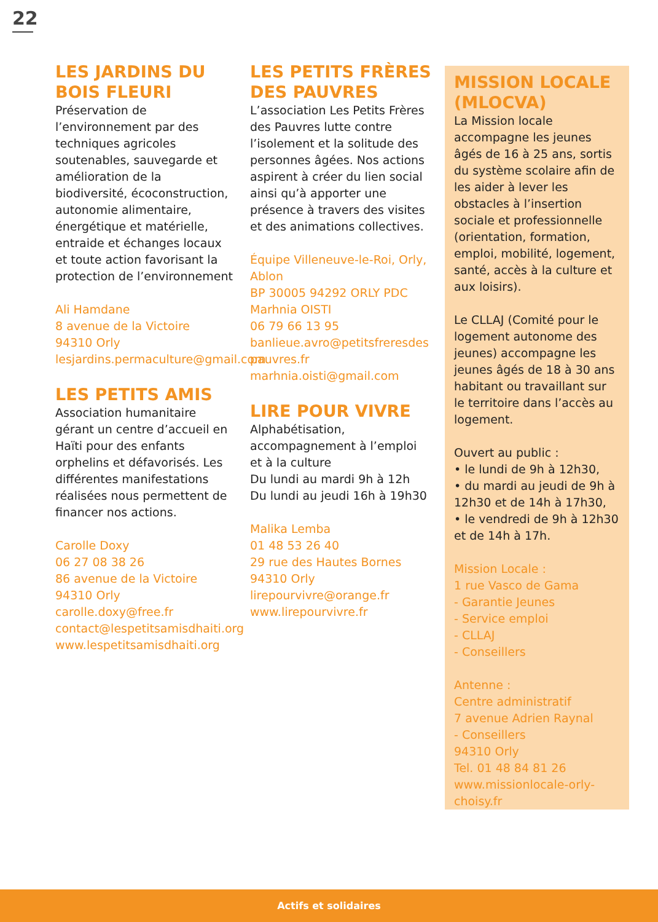22
LES JARDINS DU BOIS FLEURI
Préservation de l’environnement par des techniques agricoles soutenables, sauvegarde et amélioration de la biodiversité, écoconstruction, autonomie alimentaire, énergétique et matérielle, entraide et échanges locaux et toute action favorisant la protection de l’environnement
Ali Hamdane
8 avenue de la Victoire
94310 Orly
lesjardins.permaculture@gmail.com
LES PETITS AMIS
Association humanitaire gérant un centre d’accueil en Haïti pour des enfants orphelins et défavorisés. Les différentes manifestations réalisées nous permettent de financer nos actions.
Carolle Doxy
06 27 08 38 26
86 avenue de la Victoire
94310 Orly
carolle.doxy@free.fr
contact@lespetitsamisdhaiti.org
www.lespetitsamisdhaiti.org
LES PETITS FRÈRES DES PAUVRES
L’association Les Petits Frères des Pauvres lutte contre l’isolement et la solitude des personnes âgées. Nos actions aspirent à créer du lien social ainsi qu’à apporter une présence à travers des visites et des animations collectives.
Équipe Villeneuve-le-Roi, Orly, Ablon
BP 30005 94292 ORLY PDC
Marhnia OISTI
06 79 66 13 95
banlieue.avro@petitsfreresdes pauvres.fr
marhnia.oisti@gmail.com
LIRE POUR VIVRE
Alphabétisation, accompagnement à l’emploi et à la culture
Du lundi au mardi 9h à 12h
Du lundi au jeudi 16h à 19h30
Malika Lemba
01 48 53 26 40
29 rue des Hautes Bornes
94310 Orly
lirepourvivre@orange.fr
www.lirepourvivre.fr
MISSION LOCALE (MLOCVA)
La Mission locale accompagne les jeunes âgés de 16 à 25 ans, sortis du système scolaire afin de les aider à lever les obstacles à l’insertion sociale et professionnelle (orientation, formation, emploi, mobilité, logement, santé, accès à la culture et aux loisirs).
Le CLLAJ (Comité pour le logement autonome des jeunes) accompagne les jeunes âgés de 18 à 30 ans habitant ou travaillant sur le territoire dans l’accès au logement.
Ouvert au public :
• le lundi de 9h à 12h30,
• du mardi au jeudi de 9h à 12h30 et de 14h à 17h30,
• le vendredi de 9h à 12h30 et de 14h à 17h.
Mission Locale :
1 rue Vasco de Gama
- Garantie Jeunes
- Service emploi
- CLLAJ
- Conseillers
Antenne :
Centre administratif
7 avenue Adrien Raynal
- Conseillers
94310 Orly
Tel. 01 48 84 81 26
www.missionlocale-orly-choisy.fr
Actifs et solidaires